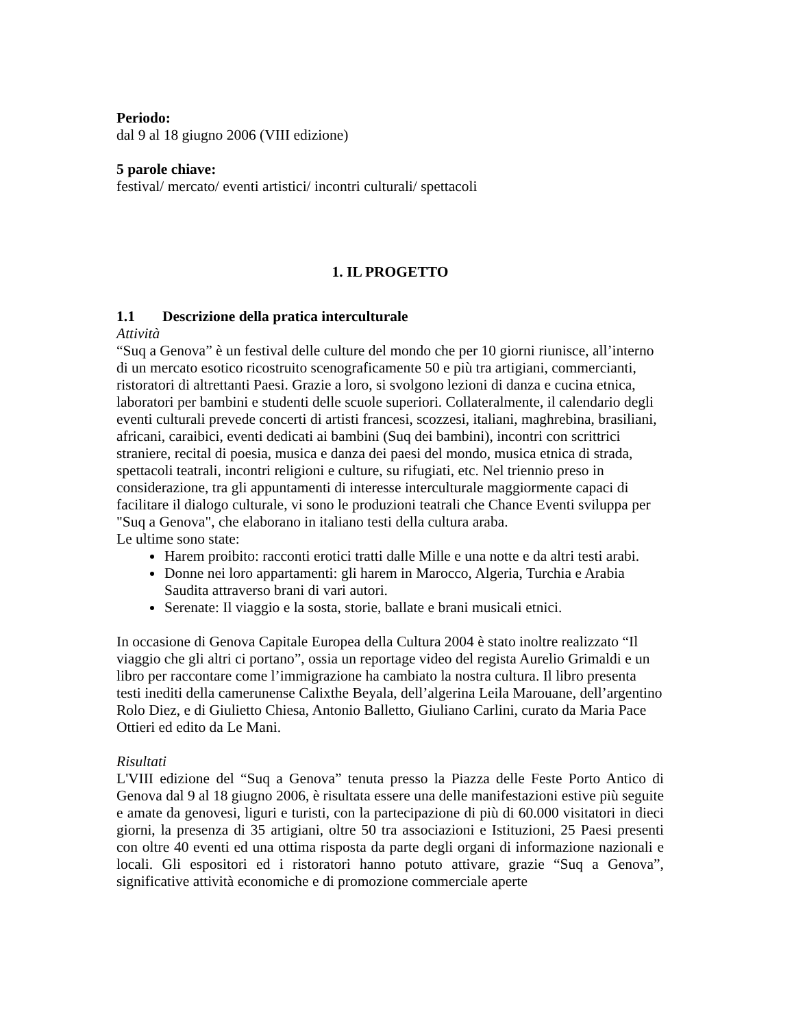Periodo:
dal 9 al 18 giugno 2006 (VIII edizione)
5 parole chiave:
festival/ mercato/ eventi artistici/ incontri culturali/ spettacoli
1. IL PROGETTO
1.1 Descrizione della pratica interculturale
Attività
“Suq a Genova” è un festival delle culture del mondo che per 10 giorni riunisce, all’interno di un mercato esotico ricostruito scenograficamente 50 e più tra artigiani, commercianti, ristoratori di altrettanti Paesi. Grazie a loro, si svolgono lezioni di danza e cucina etnica, laboratori per bambini e studenti delle scuole superiori. Collateralmente, il calendario degli eventi culturali prevede concerti di artisti francesi, scozzesi, italiani, maghrebina, brasiliani, africani, caraibici, eventi dedicati ai bambini (Suq dei bambini), incontri con scrittrici straniere, recital di poesia, musica e danza dei paesi del mondo, musica etnica di strada, spettacoli teatrali, incontri religioni e culture, su rifugiati, etc. Nel triennio preso in considerazione, tra gli appuntamenti di interesse interculturale maggiormente capaci di facilitare il dialogo culturale, vi sono le produzioni teatrali che Chance Eventi sviluppa per "Suq a Genova", che elaborano in italiano testi della cultura araba.
Le ultime sono state:
Harem proibito: racconti erotici tratti dalle Mille e una notte e da altri testi arabi.
Donne nei loro appartamenti: gli harem in Marocco, Algeria, Turchia e Arabia Saudita attraverso brani di vari autori.
Serenate: Il viaggio e la sosta, storie, ballate e brani musicali etnici.
In occasione di Genova Capitale Europea della Cultura 2004 è stato inoltre realizzato “Il viaggio che gli altri ci portano”, ossia un reportage video del regista Aurelio Grimaldi e un libro per raccontare come l’immigrazione ha cambiato la nostra cultura. Il libro presenta testi inediti della camerunense Calixthe Beyala, dell’algerina Leila Marouane, dell’argentino Rolo Diez, e di Giulietto Chiesa, Antonio Balletto, Giuliano Carlini, curato da Maria Pace Ottieri ed edito da Le Mani.
Risultati
L'VIII edizione del “Suq a Genova” tenuta presso la Piazza delle Feste Porto Antico di Genova dal 9 al 18 giugno 2006, è risultata essere una delle manifestazioni estive più seguite e amate da genovesi, liguri e turisti, con la partecipazione di più di 60.000 visitatori in dieci giorni, la presenza di 35 artigiani, oltre 50 tra associazioni e Istituzioni, 25 Paesi presenti con oltre 40 eventi ed una ottima risposta da parte degli organi di informazione nazionali e locali. Gli espositori ed i ristoratori hanno potuto attivare, grazie “Suq a Genova”, significative attività economiche e di promozione commerciale aperte